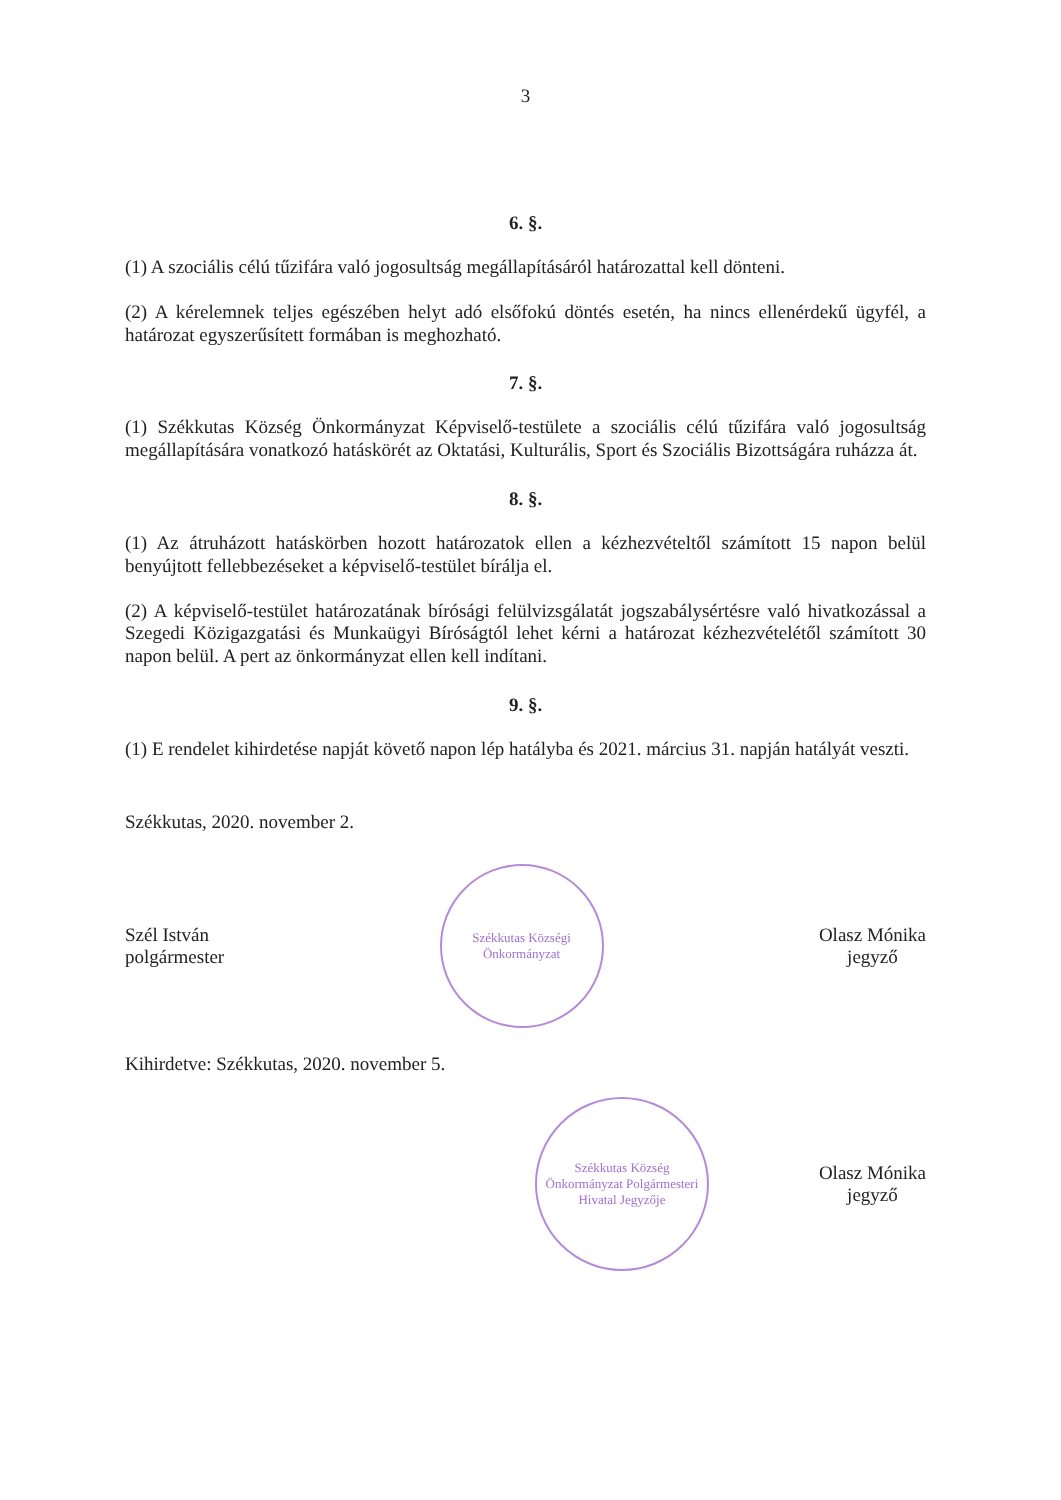3
6. §.
(1) A szociális célú tűzifára való jogosultság megállapításáról határozattal kell dönteni.
(2) A kérelemnek teljes egészében helyt adó elsőfokú döntés esetén, ha nincs ellenérdekű ügyfél, a határozat egyszerűsített formában is meghozható.
7. §.
(1) Székkutas Község Önkormányzat Képviselő-testülete a szociális célú tűzifára való jogosultság megállapítására vonatkozó hatáskörét az Oktatási, Kulturális, Sport és Szociális Bizottságára ruházza át.
8. §.
(1) Az átruházott hatáskörben hozott határozatok ellen a kézhezvételtől számított 15 napon belül benyújtott fellebbezéseket a képviselő-testület bírálja el.
(2) A képviselő-testület határozatának bírósági felülvizsgálatát jogszabálysértésre való hivatkozással a Szegedi Közigazgatási és Munkaügyi Bíróságtól lehet kérni a határozat kézhezvételétől számított 30 napon belül. A pert az önkormányzat ellen kell indítani.
9. §.
(1) E rendelet kihirdetése napját követő napon lép hatályba és 2021. március 31. napján hatályát veszti.
Székkutas, 2020. november 2.
Szél István
polgármester
Székkutas Községi Önkormányzat
Olasz Mónika
jegyző
Kihirdetve: Székkutas, 2020. november 5.
Székkutas Község Önkormányzat Polgármesteri Hivatal Jegyzője
Olasz Mónika
jegyző